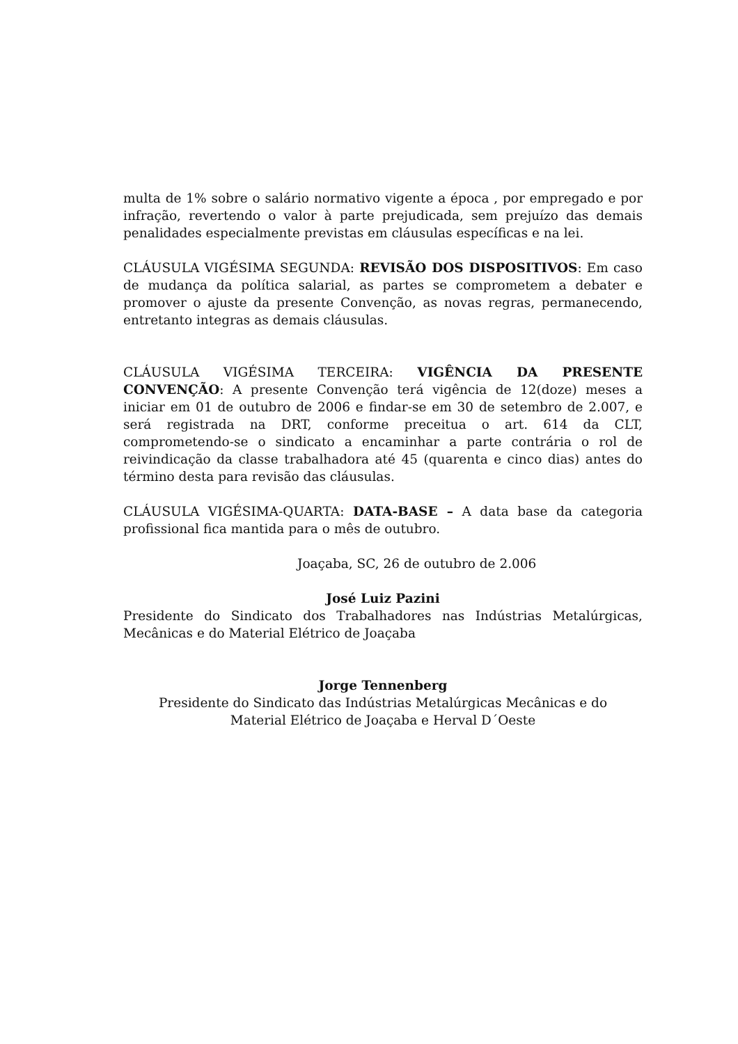multa de 1% sobre o salário normativo vigente a época , por empregado e por infração, revertendo o valor à parte prejudicada, sem prejuízo das demais penalidades especialmente previstas em cláusulas específicas e na lei.
CLÁUSULA VIGÉSIMA SEGUNDA: REVISÃO DOS DISPOSITIVOS: Em caso de mudança da política salarial, as partes se comprometem a debater e promover o ajuste da presente Convenção, as novas regras, permanecendo, entretanto integras as demais cláusulas.
CLÁUSULA VIGÉSIMA TERCEIRA: VIGÊNCIA DA PRESENTE CONVENÇÃO: A presente Convenção terá vigência de 12(doze) meses a iniciar em 01 de outubro de 2006 e findar-se em 30 de setembro de 2.007, e será registrada na DRT, conforme preceitua o art. 614 da CLT, comprometendo-se o sindicato a encaminhar a parte contrária o rol de reivindicação da classe trabalhadora até 45 (quarenta e cinco dias) antes do término desta para revisão das cláusulas.
CLÁUSULA VIGÉSIMA-QUARTA: DATA-BASE – A data base da categoria profissional fica mantida para o mês de outubro.
Joaçaba, SC, 26 de outubro de 2.006
José Luiz Pazini
Presidente do Sindicato dos Trabalhadores nas Indústrias Metalúrgicas, Mecânicas e do Material Elétrico de Joaçaba
Jorge Tennenberg
Presidente do Sindicato das Indústrias Metalúrgicas Mecânicas e do
Material Elétrico de Joaçaba e Herval D´Oeste